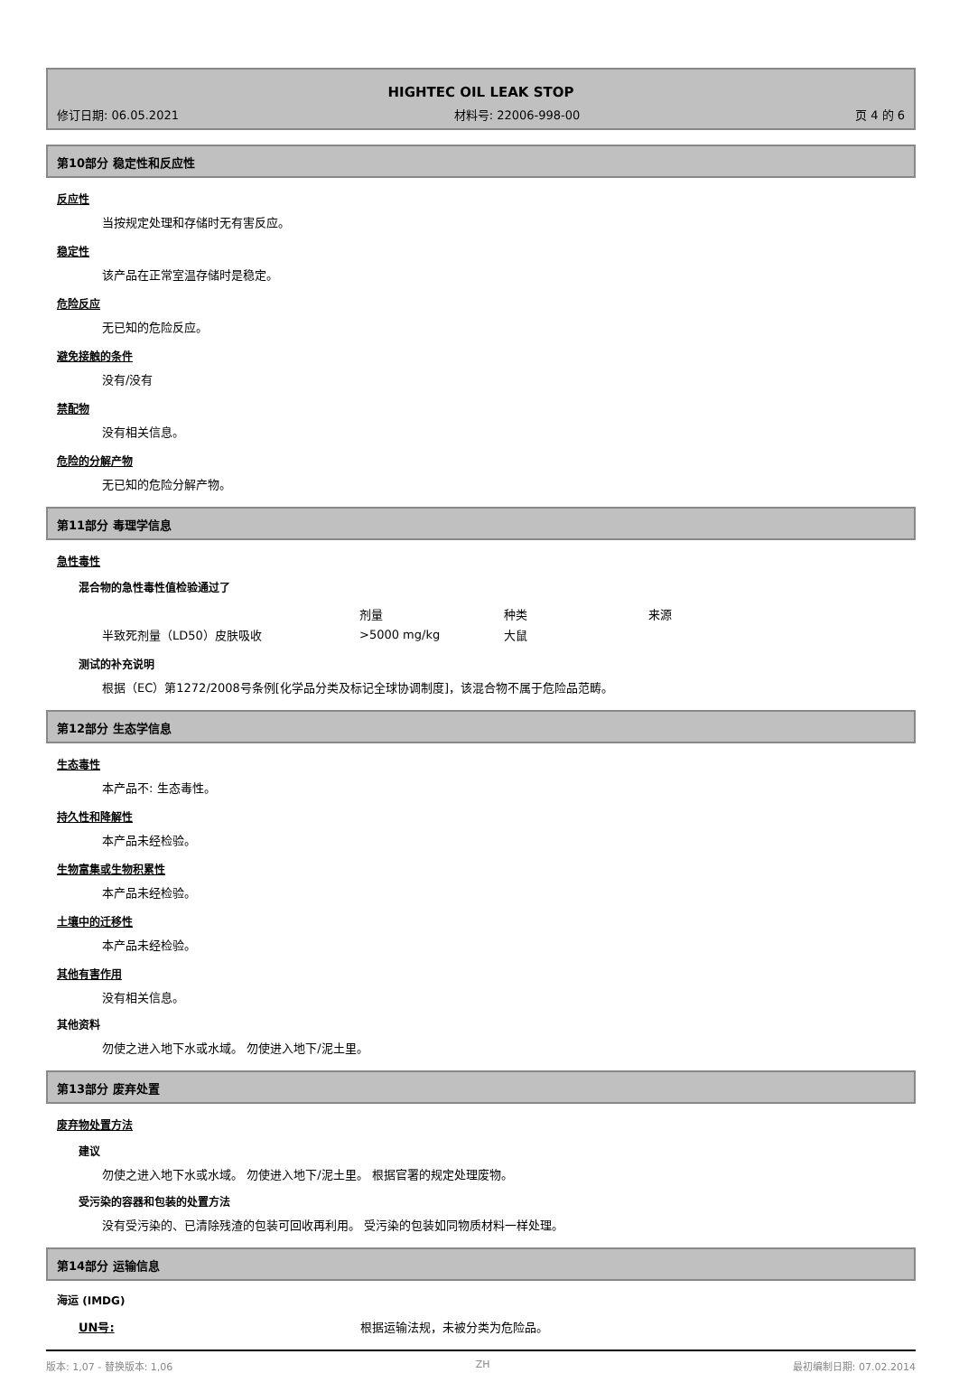HIGHTEC OIL LEAK STOP
修订日期: 06.05.2021 材料号: 22006-998-00 页 4 的 6
第10部分 稳定性和反应性
反应性
当按规定处理和存储时无有害反应。
稳定性
该产品在正常室温存储时是稳定。
危险反应
无已知的危险反应。
避免接触的条件
没有/没有
禁配物
没有相关信息。
危险的分解产物
无已知的危险分解产物。
第11部分 毒理学信息
急性毒性
混合物的急性毒性值检验通过了
| | 剂量 | 种类 | 来源 |
| 半致死剂量（LD50）皮肤吸收 | >5000 mg/kg | 大鼠 | |
测试的补充说明
根据（EC）第1272/2008号条例[化学品分类及标记全球协调制度]，该混合物不属于危险品范畴。
第12部分 生态学信息
生态毒性
本产品不: 生态毒性。
持久性和降解性
本产品未经检验。
生物富集或生物积累性
本产品未经检验。
土壤中的迁移性
本产品未经检验。
其他有害作用
没有相关信息。
其他资料
勿使之进入地下水或水域。 勿使进入地下/泥土里。
第13部分 废弃处置
废弃物处置方法
建议
勿使之进入地下水或水域。 勿使进入地下/泥土里。 根据官署的规定处理废物。
受污染的容器和包装的处置方法
没有受污染的、已清除残渣的包装可回收再利用。 受污染的包装如同物质材料一样处理。
第14部分 运输信息
海运 (IMDG)
UN号: 根据运输法规，未被分类为危险品。
版本: 1,07 - 替换版本: 1,06 ZH 最初编制日期: 07.02.2014